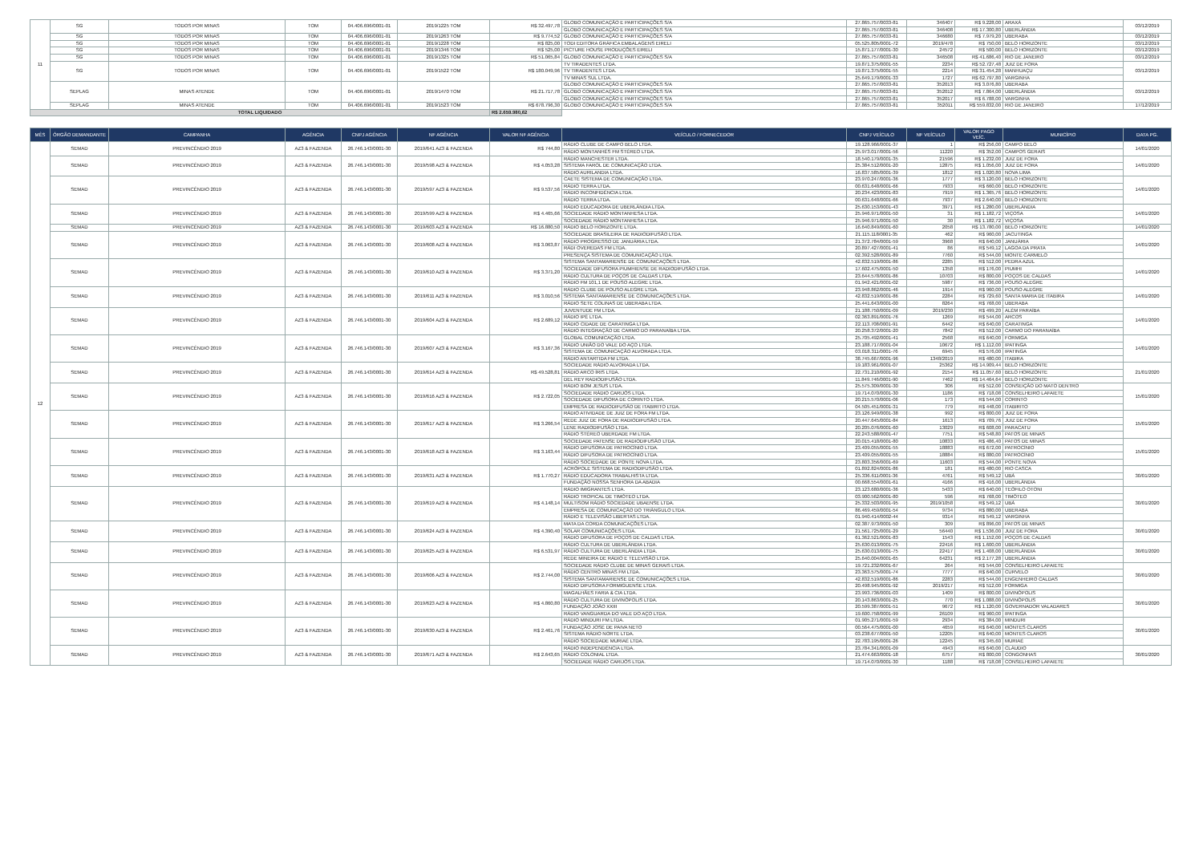| 11 | SG | TODOS POR MINAS | TOM | 04.406.696/0001-01 | 2019/1225 TOM | R$ 32.497,78 | GLOBO COMUNICAÇÃO E PARTICIPAÇÕES S/A | 27.865.757/0033-81 | 346407 | R$ 9.228,00 | ARAXÁ | 03/12/2019 |
| | | | | | | | GLOBO COMUNICAÇÃO E PARTICIPAÇÕES S/A | 27.865.757/0033-81 | 346408 | R$ 17.300,80 | UBERLÂNDIA | |
| | SG | TODOS POR MINAS | TOM | 04.406.696/0001-01 | 2019/1263 TOM | R$ 9.774,52 | GLOBO COMUNICAÇÃO E PARTICIPAÇÕES S/A | 27.865.757/0033-81 | 346680 | R$ 7.979,20 | UBERABA | 03/12/2019 |
| | SG | TODOS POR MINAS | TOM | 04.406.696/0001-01 | 2019/1228 TOM | R$ 825,00 | TODI EDITORA GRÁFICA EMBALAGENS EIRELI | 05.525.805/0001-72 | 2019/478 | R$ 750,00 | BELO HORIZONTE | 03/12/2019 |
| | SG | TODOS POR MINAS | TOM | 04.406.696/0001-01 | 2019/1346 TOM | R$ 525,00 | PICTURE HOUSE PRODUÇÕES EIRELI | 15.871.177/0001-30 | 24572 | R$ 500,00 | BELO HORIZONTE | 03/12/2019 |
| | SG | TODOS POR MINAS | TOM | 04.406.696/0001-01 | 2019/1325 TOM | R$ 51.065,84 | GLOBO COMUNICAÇÃO E PARTICIPAÇÕES S/A | 27.865.757/0033-81 | 346508 | R$ 41.686,40 | RIO DE JANEIRO | 03/12/2019 |
| | SG | TODOS POR MINAS | TOM | 04.406.696/0001-01 | 2019/1522 TOM | R$ 180.049,96 | TV TIRADENTES LTDA. | 19.871.375/0001-55 | 2234 | R$ 52.727,48 | JUIZ DE FORA | 03/12/2019 |
| | | | | | | | TV TIRADENTES LTDA. | 19.871.375/0001-55 | 2214 | R$ 31.454,28 | MANHUAÇU | |
| | | | | | | | TV MINAS SUL LTDA. | 25.649.179/0001-33 | 1727 | R$ 62.797,80 | VARGINHA | |
| | SEPLAG | MINAS ATENDE | TOM | 04.406.696/0001-01 | 2019/1470 TOM | R$ 21.717,78 | GLOBO COMUNICAÇÃO E PARTICIPAÇÕES S/A | 27.865.757/0033-81 | 352013 | R$ 3.076,80 | UBERABA | 03/12/2019 |
| | | | | | | | GLOBO COMUNICAÇÃO E PARTICIPAÇÕES S/A | 27.865.757/0033-81 | 352012 | R$ 7.864,00 | UBERLÂNDIA | |
| | | | | | | | GLOBO COMUNICAÇÃO E PARTICIPAÇÕES S/A | 27.865.757/0033-81 | 352017 | R$ 6.788,00 | VARGINHA | |
| | SEPLAG | MINAS ATENDE | TOM | 04.406.696/0001-01 | 2019/1523 TOM | R$ 678.796,30 | GLOBO COMUNICAÇÃO E PARTICIPAÇÕES S/A | 27.865.757/0033-81 | 352011 | R$ 559.832,00 | RIO DE JANEIRO | 17/12/2019 |
| TOTAL LIQUIDADO | | | | | | R$ 2.659.980,62 | | | | | | |
| MÊS | ÓRGÃO DEMANDANTE | CAMPANHA | AGÊNCIA | CNPJ AGÊNCIA | NF AGÊNCIA | VALOR NF AGÊNCIA | VEÍCULO / FORNECEDOR | CNPJ VEÍCULO | NF VEÍCULO | VALOR PAGO VEÍC. | MUNICÍPIO | DATA PG. |
| --- | --- | --- | --- | --- | --- | --- | --- | --- | --- | --- | --- | --- |
| 12 | SEMAD | PREVINCÊNDIO 2019 | AZ3 & FAZENDA | 26.746.143/0001-30 | 2019/641 AZ3 & FAZENDA | R$ 744,80 | RÁDIO CLUBE DE CAMPO BELO LTDA. | 19.128.966/0001-37 | 1 | R$ 256,00 | CAMPO BELO | 14/01/2020 |
| | | | | | | | RÁDIO MONTANHÊS FM STÉREO LTDA. | 25.973.017/0001-56 | 11220 | R$ 352,00 | CAMPOS GERAIS | |
| | SEMAD | PREVINCÊNDIO 2019 | AZ3 & FAZENDA | 26.746.143/0001-30 | 2019/598 AZ3 & FAZENDA | R$ 4.053,28 | RÁDIO MANCHESTER LTDA. | 18.540.179/0001-35 | 21596 | R$ 1.232,00 | JUIZ DE FORA | 14/01/2020 |
| | | | | | | | SISTEMA FAROL DE COMUNICAÇÃO LTDA. | 25.384.512/0001-20 | 12875 | R$ 1.056,00 | JUIZ DE FORA | |
| | | | | | | | RÁDIO AURILANDIA LTDA. | 16.837.585/0001-39 | 1812 | R$ 1.020,80 | NOVA LIMA | |
| | SEMAD | PREVINCÊNDIO 2019 | AZ3 & FAZENDA | 26.746.143/0001-30 | 2019/597 AZ3 & FAZENDA | R$ 9.537,56 | CAETE SISTEMA DE COMUNICAÇÃO LTDA. | 23.970.247/0001-36 | 1777 | R$ 3.120,00 | BELO HORIZONTE | 14/01/2020 |
| | | | | | | | RÁDIO TERRA LTDA. | 00.631.648/0001-66 | 7933 | R$ 660,00 | BELO HORIZONTE | |
| | | | | | | | RÁDIO INCONFIDÊNCIA LTDA. | 20.234.423/0001-83 | 7919 | R$ 1.365,76 | BELO HORIZONTE | |
| | | | | | | | RÁDIO TERRA LTDA. | 00.631.648/0001-66 | 7937 | R$ 2.640,00 | BELO HORIZONTE | |
| | SEMAD | PREVINCÊNDIO 2019 | AZ3 & FAZENDA | 26.746.143/0001-30 | 2019/599 AZ3 & FAZENDA | R$ 4.465,66 | RÁDIO EDUCADORA DE UBERLÂNDIA LTDA. | 25.630.153/0001-43 | 3971 | R$ 1.280,00 | UBERLÂNDIA | 14/01/2020 |
| | | | | | | | SOCIEDADE RÁDIO MONTANHESA LTDA. | 25.946.971/0001-50 | 31 | R$ 1.182,72 | VIÇOSA | |
| | | | | | | | SOCIEDADE RÁDIO MONTANHESA LTDA. | 25.946.971/0001-50 | 30 | R$ 1.182,72 | VIÇOSA | |
| | SEMAD | PREVINCÊNDIO 2019 | AZ3 & FAZENDA | 26.746.143/0001-30 | 2019/603 AZ3 & FAZENDA | R$ 16.880,50 | RÁDIO BELO HORIZONTE LTDA. | 16.640.849/0001-60 | 2058 | R$ 13.780,00 | BELO HORIZONTE | 14/01/2020 |
| | SEMAD | PREVINCÊNDIO 2019 | AZ3 & FAZENDA | 26.746.143/0001-30 | 2019/608 AZ3 & FAZENDA | R$ 3.063,87 | SOCIEDADE BRASILEIRA DE RADIODIFUSÃO LTDA. | 21.115.118/0001-35 | 462 | R$ 960,00 | JACUTINGA | 14/01/2020 |
| | | | | | | | RÁDIO PROGRESSO DE JANUÁRIA LTDA. | 21.372.784/0001-59 | 3968 | R$ 640,00 | JANUÁRIA | |
| | | | | | | | RÁDI OVEREDAS FM LTDA. | 20.897.427/0001-41 | 86 | R$ 549,12 | LAGOA DA PRATA | |
| | | | | | | | PRESENÇA SISTEMA DE COMUNICAÇÃO LTDA. | 02.392.528/0001-89 | 7760 | R$ 544,00 | MONTE CARMELO | |
| | SEMAD | PREVINCÊNDIO 2019 | AZ3 & FAZENDA | 26.746.143/0001-30 | 2019/610 AZ3 & FAZENDA | R$ 3.371,20 | SISTEMA SANTAMARIENSE DE COMUNICAÇÕES LTDA. | 42.832.519/0001-86 | 2285 | R$ 512,00 | PEDRA AZUL | 14/01/2020 |
| | | | | | | | SOCIEDADE DIFUSORA PIUMHIENSE DE RADIODIFUSÃO LTDA. | 17.602.475/0001-50 | 1358 | R$ 176,00 | PIUMHI | |
| | | | | | | | RÁDIO CULTURA DE POÇOS DE CALDAS LTDA. | 23.644.578/0001-86 | 10703 | R$ 800,00 | POÇOS DE CALDAS | |
| | | | | | | | RÁDIO FM 101,1 DE POUSO ALEGRE LTDA. | 01.942.421/0001-02 | 5987 | R$ 736,00 | POUSO ALEGRE | |
| | SEMAD | PREVINCÊNDIO 2019 | AZ3 & FAZENDA | 26.746.143/0001-30 | 2019/611 AZ3 & FAZENDA | R$ 3.010,56 | RÁDIO CLUBE DE POUSO ALEGRE LTDA. | 23.948.862/0001-46 | 1914 | R$ 960,00 | POUSO ALEGRE | 14/01/2020 |
| | | | | | | | SISTEMA SANTAMARIENSE DE COMUNICAÇÕES LTDA. | 42.832.519/0001-86 | 2284 | R$ 729,60 | SANTA MARIA DE ITABIRA | |
| | | | | | | | RÁDIO SETE COLINAS DE UBERABA LTDA. | 25.441.643/0001-00 | 8264 | R$ 768,00 | UBERABA | |
| | SEMAD | PREVINCÊNDIO 2019 | AZ3 & FAZENDA | 26.746.143/0001-30 | 2019/604 AZ3 & FAZENDA | R$ 2.689,12 | JUVENTUDE FM LTDA. | 21.188.750/0001-09 | 2019/230 | R$ 499,20 | ALÉM PARAÍBA | 14/01/2020 |
| | | | | | | | RÁDIO IPÊ LTDA. | 02.363.891/0001-76 | 1269 | R$ 544,00 | ARCOS | |
| | | | | | | | RÁDIO CIDADE DE CARATINGA LTDA. | 22.113.708/0001-91 | 6442 | R$ 640,00 | CARATINGA | |
| | | | | | | | RÁDIO INTEGRAÇÃO DE CARMO DO PARANAÍBA LTDA. | 20.258.372/0001-20 | 7842 | R$ 512,00 | CARMO DO PARANAÍBA | |
| | SEMAD | PREVINCÊNDIO 2019 | AZ3 & FAZENDA | 26.746.143/0001-30 | 2019/607 AZ3 & FAZENDA | R$ 3.167,36 | GLOBAL COMUNICAÇÃO LTDA. | 25.705.492/0001-41 | 2568 | R$ 640,00 | FORMIGA | 14/01/2020 |
| | | | | | | | RÁDIO UNIÃO DO VALE DO AÇO LTDA. | 23.188.717/0001-04 | 10672 | R$ 1.112,00 | IPATINGA | |
| | | | | | | | SISTEMA DE COMUNICAÇÃO ALVORADA LTDA. | 03.018.311/0001-76 | 6945 | R$ 576,00 | IPATINGA | |
| | | | | | | | RÁDIO ANTARTIDA FM LTDA. | 38.745.667/0001-96 | 1348/2019 | R$ 480,00 | ITABIRA | |
| | SEMAD | PREVINCÊNDIO 2019 | AZ3 & FAZENDA | 26.746.143/0001-30 | 2019/614 AZ3 & FAZENDA | R$ 49.528,81 | SOCIEDADE RÁDIO ALVORADA LTDA. | 19.183.961/0001-07 | 25362 | R$ 14.909,44 | BELO HORIZONTE | 21/01/2020 |
| | | | | | | | RÁDIO ARCO ÍRIS LTDA. | 22.731.210/0001-92 | 2154 | R$ 11.057,60 | BELO HORIZONTE | |
| | | | | | | | DEL REY RADIODIFUSÃO LTDA. | 11.849.746/0001-90 | 7462 | R$ 14.464,64 | BELO HORIZONTE | |
| | SEMAD | PREVINCÊNDIO 2019 | AZ3 & FAZENDA | 26.746.143/0001-30 | 2019/616 AZ3 & FAZENDA | R$ 2.722,05 | RÁDIO BOM JESUS LTDA. | 25.575.309/0001-30 | 306 | R$ 512,00 | CONSEIÇÃO DO MATO DENTRO | 15/01/2020 |
| | | | | | | | SOCIEDADE RÁDIO CARIJÓS LTDA. | 19.714.070/0001-30 | 1186 | R$ 718,08 | CONSELHEIRO LAFAIETE | |
| | | | | | | | SOCIEDADE DIFUSORA DE CORINTO LTDA. | 20.215.570/0001-06 | 173 | R$ 544,00 | CORINTO | |
| | | | | | | | EMPRESA DE RADIODIFUSÃO DE ITABIRITO LTDA. | 04.505.451/0001-31 | 779 | R$ 448,00 | ITABIRITO | |
| | SEMAD | PREVINCÊNDIO 2019 | AZ3 & FAZENDA | 26.746.143/0001-30 | 2019/617 AZ3 & FAZENDA | R$ 3.266,54 | RÁDIO ATIVIDADE DE JUIZ DE FORA FM LTDA. | 23.126.949/0001-38 | 992 | R$ 800,00 | JUIZ DE FORA | 15/01/2020 |
| | | | | | | | REDE JUIZ DE FORA DE RADIODIFUSÃO LTDA. | 20.447.645/0001-84 | 1613 | R$ 709,76 | JUIZ DE FORA | |
| | | | | | | | LENE RADIODIFUSÃO LTDA. | 20.205.076/0001-60 | 13029 | R$ 608,00 | PARACATU | |
| | | | | | | | RÁDIO STÉREO UBERDADE FM LTDA. | 22.243.588/0001-47 | 7751 | R$ 548,80 | PATOS DE MINAS | |
| | SEMAD | PREVINCÊNDIO 2019 | AZ3 & FAZENDA | 26.746.143/0001-30 | 2019/618 AZ3 & FAZENDA | R$ 3.163,44 | SOCIEDADE PATENSE DE RADIODIFUSÃO LTDA. | 20.015.418/0001-80 | 10833 | R$ 486,40 | PATOS DE MINAS | 15/01/2020 |
| | | | | | | | RÁDIO DIFUSORA DE PATROCÍNIO LTDA. | 23.409.055/0001-55 | 18883 | R$ 672,00 | PATROCÍNIO | |
| | | | | | | | RÁDIO DIFUSORA DE PATROCÍNIO LTDA. | 23.409.055/0001-55 | 18884 | R$ 880,00 | PATROCÍNIO | |
| | | | | | | | RÁDIO SOCIEDADE DE PONTE NOVA LTDA. | 23.803.356/0001-69 | 11603 | R$ 544,00 | PONTE NOVA | |
| | SEMAD | PREVINCÊNDIO 2019 | AZ3 & FAZENDA | 26.746.143/0001-30 | 2019/631 AZ3 & FAZENDA | R$ 1.770,27 | ACRÓPOLE SISTEMA DE RADIODIFUSÃO LTDA. | 01.892.824/0001-86 | 181 | R$ 480,00 | RIO CASCA | 30/01/2020 |
| | | | | | | | RÁDIO EDUCADORA TRABALHISTA LTDA. | 25.336.611/0001-36 | 4761 | R$ 549,12 | UBÁ | |
| | | | | | | | FUNDAÇÃO NOSSA SENHORA DA ABADIA | 00.668.554/0001-61 | 4166 | R$ 416,00 | UBERLÂNDIA | |
| | SEMAD | PREVINCÊNDIO 2019 | AZ3 & FAZENDA | 26.746.143/0001-30 | 2019/619 AZ3 & FAZENDA | R$ 4.148,14 | RÁDIO IMIGRANTES LTDA. | 23.123.680/0001-36 | 5433 | R$ 640,00 | TEÓFILO OTONI | 30/01/2020 |
| | | | | | | | RÁDIO TROPICAL DE TIMÓTEO LTDA. | 03.900.562/0001-80 | 596 | R$ 768,00 | TIMÓTEO | |
| | | | | | | | MULTISOM RÁDIO SOCIEDADE UBAENSE LTDA. | 25.332.503/0001-95 | 2019/1058 | R$ 549,12 | UBÁ | |
| | | | | | | | EMPRESA DE COMUNICAÇÃO DO TRIÂNGULO LTDA. | 86.469.459/0001-54 | 9734 | R$ 880,00 | UBERABA | |
| | | | | | | | RÁDIO E TELEVISÃO LIBERTAS LTDA. | 01.940.414/0002-44 | 9314 | R$ 549,12 | VARGINHA | |
| | SEMAD | PREVINCÊNDIO 2019 | AZ3 & FAZENDA | 26.746.143/0001-30 | 2019/624 AZ3 & FAZENDA | R$ 4.390,40 | MATA DA CORDA COMUNICAÇÕES LTDA. | 02.387.973/0001-50 | 309 | R$ 896,00 | PATOS DE MINAS | 30/01/2020 |
| | | | | | | | SOLAR COMUNICAÇÕES LTDA. | 21.561.725/0001-29 | 56440 | R$ 1.536,00 | JUIZ DE FORA | |
| | | | | | | | RÁDIO DIFUSORA DE POÇOS DE CALDAS LTDA. | 61.362.521/0001-83 | 1543 | R$ 1.152,00 | POÇOS DE CALDAS | |
| | SEMAD | PREVINCÊNDIO 2019 | AZ3 & FAZENDA | 26.746.143/0001-30 | 2019/625 AZ3 & FAZENDA | R$ 6.531,97 | RÁDIO CULTURA DE UBERLÂNDIA LTDA. | 25.630.013/0001-75 | 22416 | R$ 1.600,00 | UBERLÂNDIA | 30/01/2020 |
| | | | | | | | RÁDIO CULTURA DE UBERLÂNDIA LTDA. | 25.630.013/0001-75 | 22417 | R$ 1.408,00 | UBERLÂNDIA | |
| | | | | | | | REDE MINEIRA DE RÁDIO E TELEVISÃO LTDA. | 25.640.004/0001-65 | 64231 | R$ 2.177,28 | UBERLÂNDIA | |
| | SEMAD | PREVINCÊNDIO 2019 | AZ3 & FAZENDA | 26.746.143/0001-30 | 2019/606 AZ3 & FAZENDA | R$ 2.744,00 | SOCIEDADE RÁDIO CLUBE DE MINAS GERAIS LTDA. | 19.721.232/0001-67 | 264 | R$ 544,00 | CONSELHEIRO LAFAIETE | 30/01/2020 |
| | | | | | | | RÁDIO CENTRO MINAS FM LTDA. | 23.363.575/0001-74 | 7777 | R$ 640,00 | CURVELO | |
| | | | | | | | SISTEMA SANTAMARIENSE DE COMUNICAÇÕES LTDA. | 42.832.519/0001-86 | 2283 | R$ 544,00 | ENGENHEIRO CALDAS | |
| | | | | | | | RÁDIO DIFUSORA FORMIGUENSE LTDA. | 20.498.945/0001-92 | 2019/217 | R$ 512,00 | FORMIGA | |
| | SEMAD | PREVINCÊNDIO 2019 | AZ3 & FAZENDA | 26.746.143/0001-30 | 2019/623 AZ3 & FAZENDA | R$ 4.860,80 | MAGALHÃES FARIA & CIA LTDA. | 23.993.736/0001-03 | 1409 | R$ 800,00 | DIVINÓPOLIS | 30/01/2020 |
| | | | | | | | RÁDIO CULTURA DE DIVINÓPOLIS LTDA. | 20.143.863/0001-25 | 770 | R$ 1.088,00 | DIVINÓPOLIS | |
| | | | | | | | FUNDAÇÃO JOÃO XXIII | 20.599.387/0001-51 | 9672 | R$ 1.120,00 | GOVERNADOR VALADARES | |
| | | | | | | | RÁDIO VANGUARDA DO VALE DO AÇO LTDA. | 19.600.758/0001-99 | 26109 | R$ 960,00 | IPATINGA | |
| | SEMAD | PREVINCÊNDIO 2019 | AZ3 & FAZENDA | 26.746.143/0001-30 | 2019/630 AZ3 & FAZENDA | R$ 2.461,76 | RÁDIO MINDURI FM LTDA. | 01.905.271/0001-59 | 2934 | R$ 384,00 | MINDURI | 30/01/2020 |
| | | | | | | | FUNDAÇÃO JOSÉ DE PAIVA NETO | 00.564.475/0001-00 | 4659 | R$ 640,00 | MONTES CLAROS | |
| | | | | | | | SISTEMA RÁDIO NORTE LTDA. | 03.238.677/0001-50 | 12205 | R$ 640,00 | MONTES CLAROS | |
| | | | | | | | RÁDIO SOCIEDADE MURIAÉ LTDA. | 22.783.195/0001-26 | 12245 | R$ 345,60 | MURIAÉ | |
| | SEMAD | PREVINCÊNDIO 2019 | AZ3 & FAZENDA | 26.746.143/0001-30 | 2019/671 AZ3 & FAZENDA | R$ 2.643,65 | RÁDIO INDEPENDÊNCIA LTDA. | 23.784.341/0001-09 | 4943 | R$ 640,00 | CLÁUDIO | 30/01/2020 |
| | | | | | | | RÁDIO COLONIAL LTDA. | 21.474.663/0001-18 | 6757 | R$ 800,00 | CONGONHAS | |
| | | | | | | | SOCIEDADE RÁDIO CARIJÓS LTDA. | 19.714.070/0001-30 | 1188 | R$ 718,08 | CONSELHEIRO LAFAIETE | |